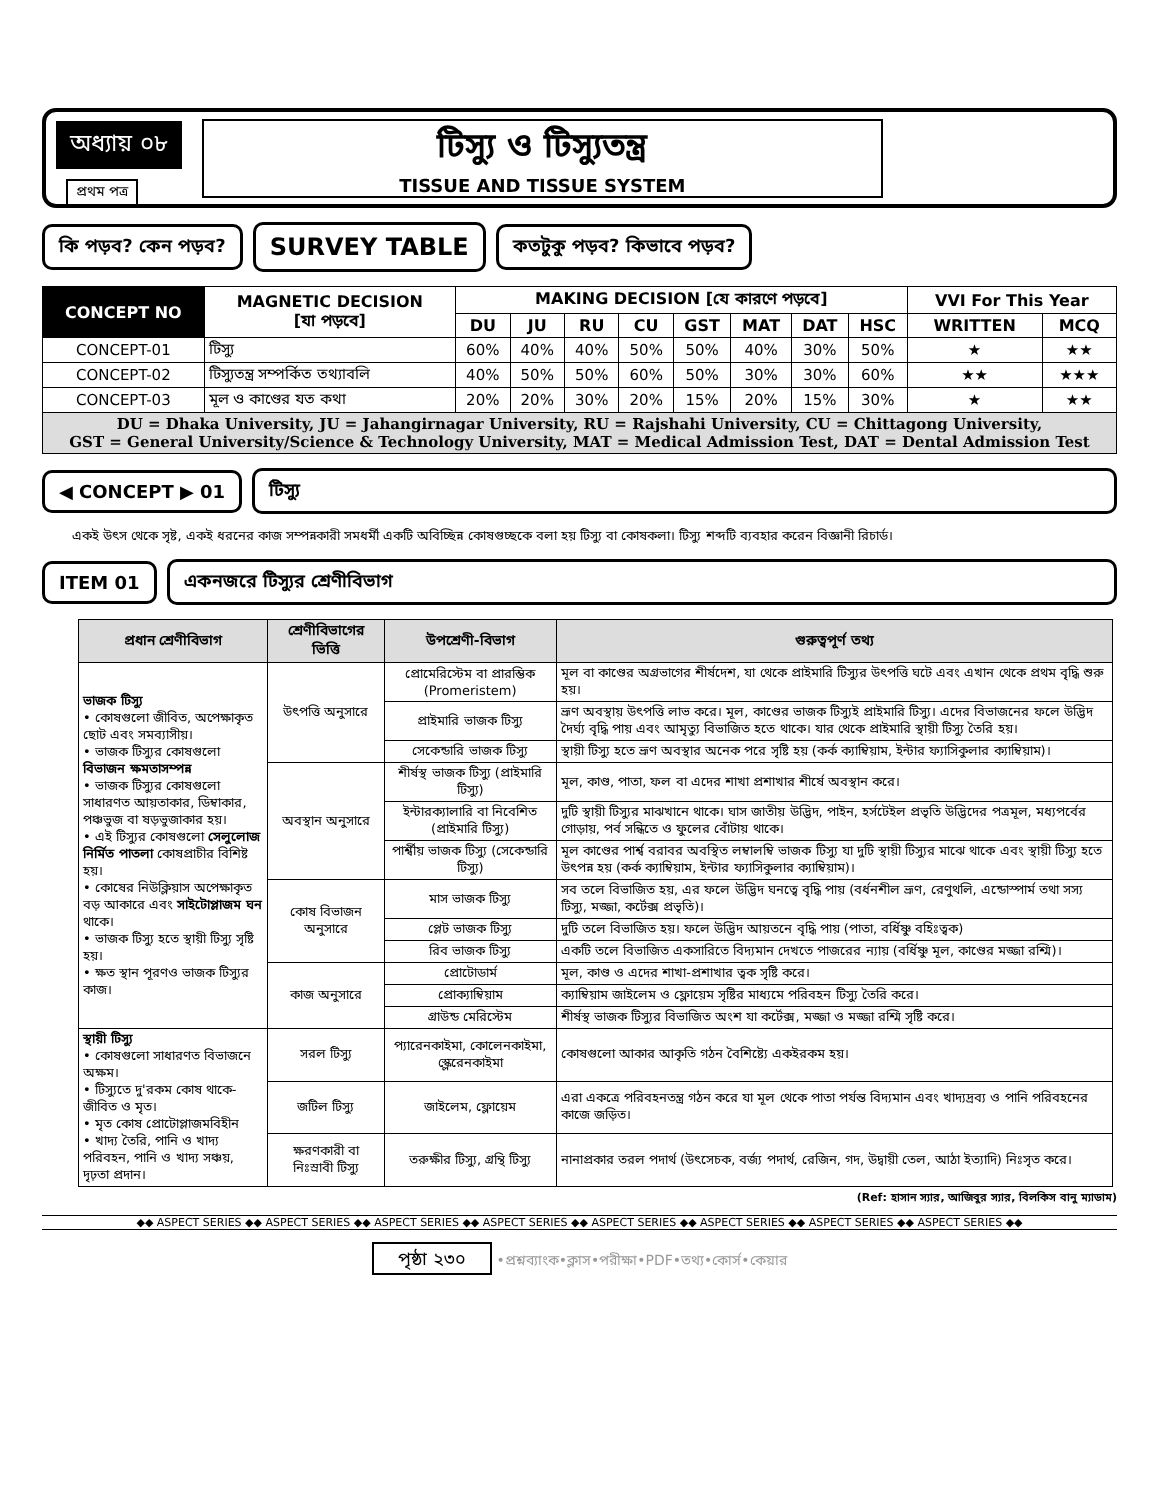অধ্যায় ০৮
প্রথম পত্র
টিস্যু ও টিস্যুতন্ত্র
TISSUE AND TISSUE SYSTEM
কি পড়ব? কেন পড়ব?
SURVEY TABLE
কতটুকু পড়ব? কিভাবে পড়ব?
| CONCEPT NO | MAGNETIC DECISION [যা পড়বে] | MAKING DECISION [যে কারণে পড়বে] | | | | | | | | VVI For This Year | |
| --- | --- | --- | --- | --- | --- | --- | --- | --- | --- | --- | --- |
| | | DU | JU | RU | CU | GST | MAT | DAT | HSC | WRITTEN | MCQ |
| CONCEPT-01 | টিস্যু | 60% | 40% | 40% | 50% | 50% | 40% | 30% | 50% | ★ | ★★ |
| CONCEPT-02 | টিস্যুতন্ত্র সম্পর্কিত তথ্যাবলি | 40% | 50% | 50% | 60% | 50% | 30% | 30% | 60% | ★★ | ★★★ |
| CONCEPT-03 | মূল ও কাণ্ডের যত কথা | 20% | 20% | 30% | 20% | 15% | 20% | 15% | 30% | ★ | ★★ |
| DU = Dhaka University, JU = Jahangirnagar University, RU = Rajshahi University, CU = Chittagong University, GST = General University/Science & Technology University, MAT = Medical Admission Test, DAT = Dental Admission Test | | | | | | | | | | | |
◀ CONCEPT ▶ 01 টিস্যু
একই উৎস থেকে সৃষ্ট, একই ধরনের কাজ সম্পন্নকারী সমধর্মী একটি অবিচ্ছিন্ন কোষগুচ্ছকে বলা হয় টিস্যু বা কোষকলা। টিস্যু শব্দটি ব্যবহার করেন বিজ্ঞানী রিচার্ড।
ITEM 01 একনজরে টিস্যুর শ্রেণীবিভাগ
| প্রধান শ্রেণীবিভাগ | শ্রেণীবিভাগের ভিত্তি | উপশ্রেণী-বিভাগ | গুরুত্বপূর্ণ তথ্য |
| --- | --- | --- | --- |
| ভাজক টিস্যু • কোষগুলো জীবিত, অপেক্ষাকৃত ছোট এবং সমব্যাসীয়। • ভাজক টিস্যুর কোষগুলো বিভাজন ক্ষমতাসম্পন্ন • ভাজক টিস্যুর কোষগুলো সাধারণত আয়তাকার, ডিম্বাকার, পঞ্চভুজ বা ষড়ভুজাকার হয়। • এই টিস্যুর কোষগুলো সেলুলোজ নির্মিত পাতলা কোষপ্রাচীর বিশিষ্ট হয়। • কোষের নিউক্লিয়াস অপেক্ষাকৃত বড় আকারে এবং সাইটোপ্লাজম ঘন থাকে। • ভাজক টিস্যু হতে স্থায়ী টিস্যু সৃষ্টি হয়। • ক্ষত স্থান পূরণও ভাজক টিস্যুর কাজ। | উৎপত্তি অনুসারে | প্রোমেরিস্টেম বা প্রারম্ভিক (Promeristem) | মূল বা কাণ্ডের অগ্রভাগের শীর্ষদেশ, যা থেকে প্রাইমারি টিস্যুর উৎপত্তি ঘটে এবং এখান থেকে প্রথম বৃদ্ধি শুরু হয়। |
| | | প্রাইমারি ভাজক টিস্যু | ভ্রূণ অবস্থায় উৎপত্তি লাভ করে। মূল, কাণ্ডের ভাজক টিস্যুই প্রাইমারি টিস্যু। এদের বিভাজনের ফলে উদ্ভিদ দৈর্ঘ্য বৃদ্ধি পায় এবং আমৃত্যু বিভাজিত হতে থাকে। যার থেকে প্রাইমারি স্থায়ী টিস্যু তৈরি হয়। |
| | | সেকেন্ডারি ভাজক টিস্যু | স্থায়ী টিস্যু হতে ভ্রূণ অবস্থার অনেক পরে সৃষ্টি হয় (কর্ক ক্যাম্বিয়াম, ইন্টার ফ্যাসিকুলার ক্যাম্বিয়াম)। |
| | অবস্থান অনুসারে | শীর্ষস্থ ভাজক টিস্যু (প্রাইমারি টিস্যু) | মূল, কাণ্ড, পাতা, ফল বা এদের শাখা প্রশাখার শীর্ষে অবস্থান করে। |
| | | ইন্টারক্যালারি বা নিবেশিত (প্রাইমারি টিস্যু) | দুটি স্থায়ী টিস্যুর মাঝখানে থাকে। ঘাস জাতীয় উদ্ভিদ, পাইন, হর্সটেইল প্রভৃতি উদ্ভিদের পত্রমূল, মধ্যপর্বের গোড়ায়, পর্ব সন্ধিতে ও ফুলের বোঁটায় থাকে। |
| | | পার্শ্বীয় ভাজক টিস্যু (সেকেন্ডারি টিস্যু) | মূল কাণ্ডের পার্শ্ব বরাবর অবস্থিত লম্বালম্বি ভাজক টিস্যু যা দুটি স্থায়ী টিস্যুর মাঝে থাকে এবং স্থায়ী টিস্যু হতে উৎপন্ন হয় (কর্ক ক্যাম্বিয়াম, ইন্টার ফ্যাসিকুলার ক্যাম্বিয়াম)। |
| | কোষ বিভাজন অনুসারে | মাস ভাজক টিস্যু | সব তলে বিভাজিত হয়, এর ফলে উদ্ভিদ ঘনত্বে বৃদ্ধি পায় (বর্ধনশীল ভ্রূণ, রেণুথলি, এন্ডোস্পার্ম তথা সস্য টিস্যু, মজ্জা, কর্টেক্স প্রভৃতি)। |
| | | প্লেট ভাজক টিস্যু | দুটি তলে বিভাজিত হয়। ফলে উদ্ভিদ আয়তনে বৃদ্ধি পায় (পাতা, বর্ধিষ্ণু বহিঃত্বক) |
| | | রিব ভাজক টিস্যু | একটি তলে বিভাজিত একসারিতে বিদ্যমান দেখতে পাজরের ন্যায় (বর্ধিষ্ণু মূল, কাণ্ডের মজ্জা রশ্মি)। |
| | কাজ অনুসারে | প্রোটোডার্ম | মূল, কাণ্ড ও এদের শাখা-প্রশাখার ত্বক সৃষ্টি করে। |
| | | প্রোক্যাম্বিয়াম | ক্যাম্বিয়াম জাইলেম ও ফ্লোয়েম সৃষ্টির মাধ্যমে পরিবহন টিস্যু তৈরি করে। |
| | | গ্রাউন্ড মেরিস্টেম | শীর্ষস্থ ভাজক টিস্যুর বিভাজিত অংশ যা কর্টেক্স, মজ্জা ও মজ্জা রশ্মি সৃষ্টি করে। |
| স্থায়ী টিস্যু • কোষগুলো সাধারণত বিভাজনে অক্ষম। • টিস্যুতে দু'রকম কোষ থাকে- জীবিত ও মৃত। • মৃত কোষ প্রোটোপ্লাজমবিহীন • খাদ্য তৈরি, পানি ও খাদ্য পরিবহন, পানি ও খাদ্য সঞ্চয়, দৃঢ়তা প্রদান। | সরল টিস্যু | প্যারেনকাইমা, কোলেনকাইমা, স্ক্লেরেনকাইমা | কোষগুলো আকার আকৃতি গঠন বৈশিষ্ট্যে একইরকম হয়। |
| | জটিল টিস্যু | জাইলেম, ফ্লোয়েম | এরা একত্রে পরিবহনতন্ত্র গঠন করে যা মূল থেকে পাতা পর্যন্ত বিদ্যমান এবং খাদ্যদ্রব্য ও পানি পরিবহনের কাজে জড়িত। |
| | ক্ষরণকারী বা নিঃস্রাবী টিস্যু | তরুক্ষীর টিস্যু, গ্রন্থি টিস্যু | নানাপ্রকার তরল পদার্থ (উৎসেচক, বর্জ্য পদার্থ, রেজিন, গদ, উদ্বায়ী তেল, আঠা ইত্যাদি) নিঃসৃত করে। |
(Ref: হাসান স্যার, আজিবুর স্যার, বিলকিস বানু ম্যাডাম)
◆◆ ASPECT SERIES ◆◆ ASPECT SERIES ◆◆ ASPECT SERIES ◆◆ ASPECT SERIES ◆◆ ASPECT SERIES ◆◆ ASPECT SERIES ◆◆ ASPECT SERIES ◆◆ ASPECT SERIES ◆◆
পৃষ্ঠা ২৩০ •প্রশ্নব্যাংক•ক্লাস•পরীক্ষা•PDF•তথ্য•কোর্স•কেয়ার